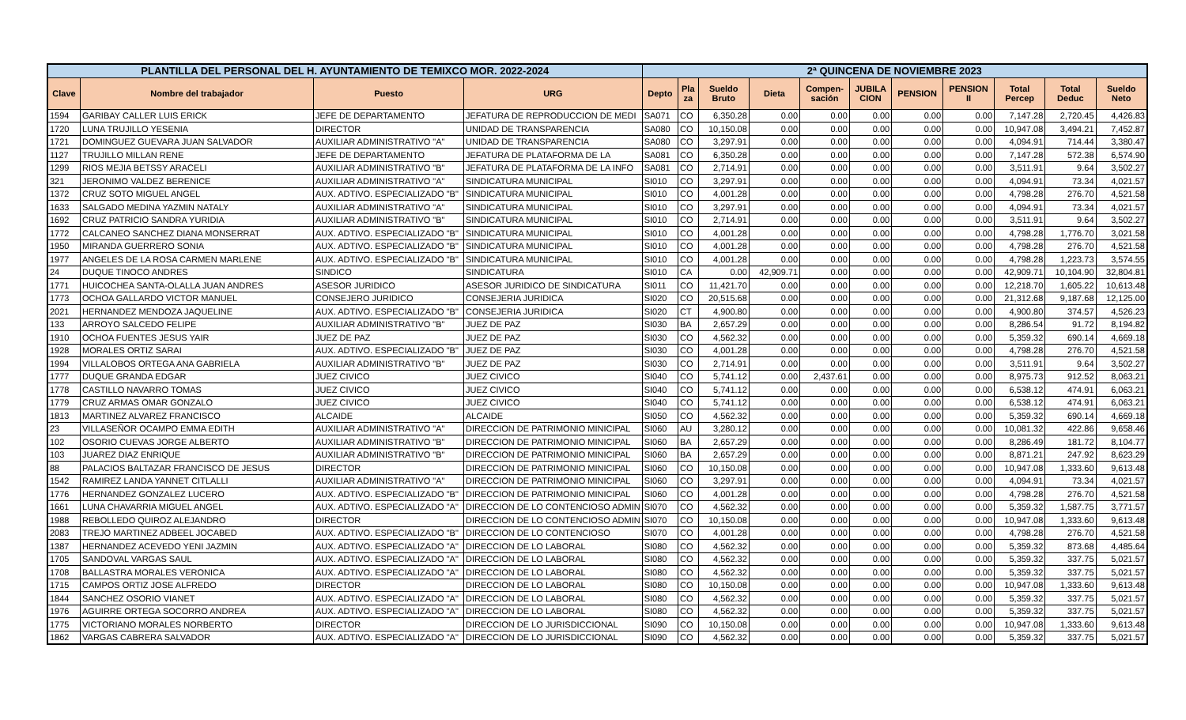| PLANTILLA DEL PERSONAL DEL H. AYUNTAMIENTO DE TEMIXCO MOR. 2022-2024 | | | | 2ª QUINCENA DE NOVIEMBRE 2023 | | | | | | | | | | |
| --- | --- | --- | --- | --- | --- | --- | --- | --- | --- | --- | --- | --- | --- | --- |
| Clave | Nombre del trabajador | Puesto | URG | Depto | Pla za | Sueldo Bruto | Dieta | Compen- sación | JUBILA CION | PENSION | PENSION II | Total Percep | Total Deduc | Sueldo Neto |
| 1594 | GARIBAY CALLER LUIS ERICK | JEFE DE DEPARTAMENTO | JEFATURA DE REPRODUCCION DE MEDI | SA071 | CO | 6,350.28 | 0.00 | 0.00 | 0.00 | 0.00 | 0.00 | 7,147.28 | 2,720.45 | 4,426.83 |
| 1720 | LUNA TRUJILLO YESENIA | DIRECTOR | UNIDAD DE TRANSPARENCIA | SA080 | CO | 10,150.08 | 0.00 | 0.00 | 0.00 | 0.00 | 0.00 | 10,947.08 | 3,494.21 | 7,452.87 |
| 1721 | DOMINGUEZ GUEVARA JUAN SALVADOR | AUXILIAR ADMINISTRATIVO "A" | UNIDAD DE TRANSPARENCIA | SA080 | CO | 3,297.91 | 0.00 | 0.00 | 0.00 | 0.00 | 0.00 | 4,094.91 | 714.44 | 3,380.47 |
| 1127 | TRUJILLO MILLAN RENE | JEFE DE DEPARTAMENTO | JEFATURA DE PLATAFORMA DE LA | SA081 | CO | 6,350.28 | 0.00 | 0.00 | 0.00 | 0.00 | 0.00 | 7,147.28 | 572.38 | 6,574.90 |
| 1299 | RIOS MEJIA BETSSY ARACELI | AUXILIAR ADMINISTRATIVO "B" | JEFATURA DE PLATAFORMA DE LA INFO | SA081 | CO | 2,714.91 | 0.00 | 0.00 | 0.00 | 0.00 | 0.00 | 3,511.91 | 9.64 | 3,502.27 |
| 321 | JERONIMO VALDEZ BERENICE | AUXILIAR ADMINISTRATIVO "A" | SINDICATURA MUNICIPAL | SI010 | CO | 3,297.91 | 0.00 | 0.00 | 0.00 | 0.00 | 0.00 | 4,094.91 | 73.34 | 4,021.57 |
| 1372 | CRUZ SOTO MIGUEL ANGEL | AUX. ADTIVO. ESPECIALIZADO "B" | SINDICATURA MUNICIPAL | SI010 | CO | 4,001.28 | 0.00 | 0.00 | 0.00 | 0.00 | 0.00 | 4,798.28 | 276.70 | 4,521.58 |
| 1633 | SALGADO MEDINA YAZMIN NATALY | AUXILIAR ADMINISTRATIVO "A" | SINDICATURA MUNICIPAL | SI010 | CO | 3,297.91 | 0.00 | 0.00 | 0.00 | 0.00 | 0.00 | 4,094.91 | 73.34 | 4,021.57 |
| 1692 | CRUZ PATRICIO SANDRA YURIDIA | AUXILIAR ADMINISTRATIVO "B" | SINDICATURA MUNICIPAL | SI010 | CO | 2,714.91 | 0.00 | 0.00 | 0.00 | 0.00 | 0.00 | 3,511.91 | 9.64 | 3,502.27 |
| 1772 | CALCANEO SANCHEZ DIANA MONSERRAT | AUX. ADTIVO. ESPECIALIZADO "B" | SINDICATURA MUNICIPAL | SI010 | CO | 4,001.28 | 0.00 | 0.00 | 0.00 | 0.00 | 0.00 | 4,798.28 | 1,776.70 | 3,021.58 |
| 1950 | MIRANDA GUERRERO SONIA | AUX. ADTIVO. ESPECIALIZADO "B" | SINDICATURA MUNICIPAL | SI010 | CO | 4,001.28 | 0.00 | 0.00 | 0.00 | 0.00 | 0.00 | 4,798.28 | 276.70 | 4,521.58 |
| 1977 | ANGELES DE LA ROSA CARMEN MARLENE | AUX. ADTIVO. ESPECIALIZADO "B" | SINDICATURA MUNICIPAL | SI010 | CO | 4,001.28 | 0.00 | 0.00 | 0.00 | 0.00 | 0.00 | 4,798.28 | 1,223.73 | 3,574.55 |
| 24 | DUQUE TINOCO ANDRES | SINDICO | SINDICATURA | SI010 | CA | 0.00 | 42,909.71 | 0.00 | 0.00 | 0.00 | 0.00 | 42,909.71 | 10,104.90 | 32,804.81 |
| 1771 | HUICOCHEA SANTA-OLALLA JUAN ANDRES | ASESOR JURIDICO | ASESOR JURIDICO DE SINDICATURA | SI011 | CO | 11,421.70 | 0.00 | 0.00 | 0.00 | 0.00 | 0.00 | 12,218.70 | 1,605.22 | 10,613.48 |
| 1773 | OCHOA GALLARDO VICTOR MANUEL | CONSEJERO JURIDICO | CONSEJERIA JURIDICA | SI020 | CO | 20,515.68 | 0.00 | 0.00 | 0.00 | 0.00 | 0.00 | 21,312.68 | 9,187.68 | 12,125.00 |
| 2021 | HERNANDEZ MENDOZA JAQUELINE | AUX. ADTIVO. ESPECIALIZADO "B" | CONSEJERIA JURIDICA | SI020 | CT | 4,900.80 | 0.00 | 0.00 | 0.00 | 0.00 | 0.00 | 4,900.80 | 374.57 | 4,526.23 |
| 133 | ARROYO SALCEDO FELIPE | AUXILIAR ADMINISTRATIVO "B" | JUEZ DE PAZ | SI030 | BA | 2,657.29 | 0.00 | 0.00 | 0.00 | 0.00 | 0.00 | 8,286.54 | 91.72 | 8,194.82 |
| 1910 | OCHOA FUENTES JESUS YAIR | JUEZ DE PAZ | JUEZ DE PAZ | SI030 | CO | 4,562.32 | 0.00 | 0.00 | 0.00 | 0.00 | 0.00 | 5,359.32 | 690.14 | 4,669.18 |
| 1928 | MORALES ORTIZ SARAI | AUX. ADTIVO. ESPECIALIZADO "B" | JUEZ DE PAZ | SI030 | CO | 4,001.28 | 0.00 | 0.00 | 0.00 | 0.00 | 0.00 | 4,798.28 | 276.70 | 4,521.58 |
| 1994 | VILLALOBOS ORTEGA ANA GABRIELA | AUXILIAR ADMINISTRATIVO "B" | JUEZ DE PAZ | SI030 | CO | 2,714.91 | 0.00 | 0.00 | 0.00 | 0.00 | 0.00 | 3,511.91 | 9.64 | 3,502.27 |
| 1777 | DUQUE GRANDA EDGAR | JUEZ CIVICO | JUEZ CIVICO | SI040 | CO | 5,741.12 | 0.00 | 2,437.61 | 0.00 | 0.00 | 0.00 | 8,975.73 | 912.52 | 8,063.21 |
| 1778 | CASTILLO NAVARRO TOMAS | JUEZ CIVICO | JUEZ CIVICO | SI040 | CO | 5,741.12 | 0.00 | 0.00 | 0.00 | 0.00 | 0.00 | 6,538.12 | 474.91 | 6,063.21 |
| 1779 | CRUZ ARMAS OMAR GONZALO | JUEZ CIVICO | JUEZ CIVICO | SI040 | CO | 5,741.12 | 0.00 | 0.00 | 0.00 | 0.00 | 0.00 | 6,538.12 | 474.91 | 6,063.21 |
| 1813 | MARTINEZ ALVAREZ FRANCISCO | ALCAIDE | ALCAIDE | SI050 | CO | 4,562.32 | 0.00 | 0.00 | 0.00 | 0.00 | 0.00 | 5,359.32 | 690.14 | 4,669.18 |
| 23 | VILLASEÑOR OCAMPO EMMA EDITH | AUXILIAR ADMINISTRATIVO "A" | DIRECCION DE PATRIMONIO MINICIPAL | SI060 | AU | 3,280.12 | 0.00 | 0.00 | 0.00 | 0.00 | 0.00 | 10,081.32 | 422.86 | 9,658.46 |
| 102 | OSORIO CUEVAS JORGE ALBERTO | AUXILIAR ADMINISTRATIVO "B" | DIRECCION DE PATRIMONIO MINICIPAL | SI060 | BA | 2,657.29 | 0.00 | 0.00 | 0.00 | 0.00 | 0.00 | 8,286.49 | 181.72 | 8,104.77 |
| 103 | JUAREZ DIAZ ENRIQUE | AUXILIAR ADMINISTRATIVO "B" | DIRECCION DE PATRIMONIO MINICIPAL | SI060 | BA | 2,657.29 | 0.00 | 0.00 | 0.00 | 0.00 | 0.00 | 8,871.21 | 247.92 | 8,623.29 |
| 88 | PALACIOS BALTAZAR FRANCISCO DE JESUS | DIRECTOR | DIRECCION DE PATRIMONIO MINICIPAL | SI060 | CO | 10,150.08 | 0.00 | 0.00 | 0.00 | 0.00 | 0.00 | 10,947.08 | 1,333.60 | 9,613.48 |
| 1542 | RAMIREZ LANDA YANNET CITLALLI | AUXILIAR ADMINISTRATIVO "A" | DIRECCION DE PATRIMONIO MINICIPAL | SI060 | CO | 3,297.91 | 0.00 | 0.00 | 0.00 | 0.00 | 0.00 | 4,094.91 | 73.34 | 4,021.57 |
| 1776 | HERNANDEZ GONZALEZ LUCERO | AUX. ADTIVO. ESPECIALIZADO "B" | DIRECCION DE PATRIMONIO MINICIPAL | SI060 | CO | 4,001.28 | 0.00 | 0.00 | 0.00 | 0.00 | 0.00 | 4,798.28 | 276.70 | 4,521.58 |
| 1661 | LUNA CHAVARRIA MIGUEL ANGEL | AUX. ADTIVO. ESPECIALIZADO "A" | DIRECCION DE LO CONTENCIOSO ADMIN | SI070 | CO | 4,562.32 | 0.00 | 0.00 | 0.00 | 0.00 | 0.00 | 5,359.32 | 1,587.75 | 3,771.57 |
| 1988 | REBOLLEDO QUIROZ ALEJANDRO | DIRECTOR | DIRECCION DE LO CONTENCIOSO ADMIN | SI070 | CO | 10,150.08 | 0.00 | 0.00 | 0.00 | 0.00 | 0.00 | 10,947.08 | 1,333.60 | 9,613.48 |
| 2083 | TREJO MARTINEZ ADBEEL JOCABED | AUX. ADTIVO. ESPECIALIZADO "B" | DIRECCION DE LO CONTENCIOSO | SI070 | CO | 4,001.28 | 0.00 | 0.00 | 0.00 | 0.00 | 0.00 | 4,798.28 | 276.70 | 4,521.58 |
| 1387 | HERNANDEZ ACEVEDO YENI JAZMIN | AUX. ADTIVO. ESPECIALIZADO "A" | DIRECCION DE LO LABORAL | SI080 | CO | 4,562.32 | 0.00 | 0.00 | 0.00 | 0.00 | 0.00 | 5,359.32 | 873.68 | 4,485.64 |
| 1705 | SANDOVAL VARGAS SAUL | AUX. ADTIVO. ESPECIALIZADO "A" | DIRECCION DE LO LABORAL | SI080 | CO | 4,562.32 | 0.00 | 0.00 | 0.00 | 0.00 | 0.00 | 5,359.32 | 337.75 | 5,021.57 |
| 1708 | BALLASTRA MORALES VERONICA | AUX. ADTIVO. ESPECIALIZADO "A" | DIRECCION DE LO LABORAL | SI080 | CO | 4,562.32 | 0.00 | 0.00 | 0.00 | 0.00 | 0.00 | 5,359.32 | 337.75 | 5,021.57 |
| 1715 | CAMPOS ORTIZ JOSE ALFREDO | DIRECTOR | DIRECCION DE LO LABORAL | SI080 | CO | 10,150.08 | 0.00 | 0.00 | 0.00 | 0.00 | 0.00 | 10,947.08 | 1,333.60 | 9,613.48 |
| 1844 | SANCHEZ OSORIO VIANET | AUX. ADTIVO. ESPECIALIZADO "A" | DIRECCION DE LO LABORAL | SI080 | CO | 4,562.32 | 0.00 | 0.00 | 0.00 | 0.00 | 0.00 | 5,359.32 | 337.75 | 5,021.57 |
| 1976 | AGUIRRE ORTEGA SOCORRO ANDREA | AUX. ADTIVO. ESPECIALIZADO "A" | DIRECCION DE LO LABORAL | SI080 | CO | 4,562.32 | 0.00 | 0.00 | 0.00 | 0.00 | 0.00 | 5,359.32 | 337.75 | 5,021.57 |
| 1775 | VICTORIANO MORALES NORBERTO | DIRECTOR | DIRECCION DE LO JURISDICCIONAL | SI090 | CO | 10,150.08 | 0.00 | 0.00 | 0.00 | 0.00 | 0.00 | 10,947.08 | 1,333.60 | 9,613.48 |
| 1862 | VARGAS CABRERA SALVADOR | AUX. ADTIVO. ESPECIALIZADO "A" | DIRECCION DE LO JURISDICCIONAL | SI090 | CO | 4,562.32 | 0.00 | 0.00 | 0.00 | 0.00 | 0.00 | 5,359.32 | 337.75 | 5,021.57 |